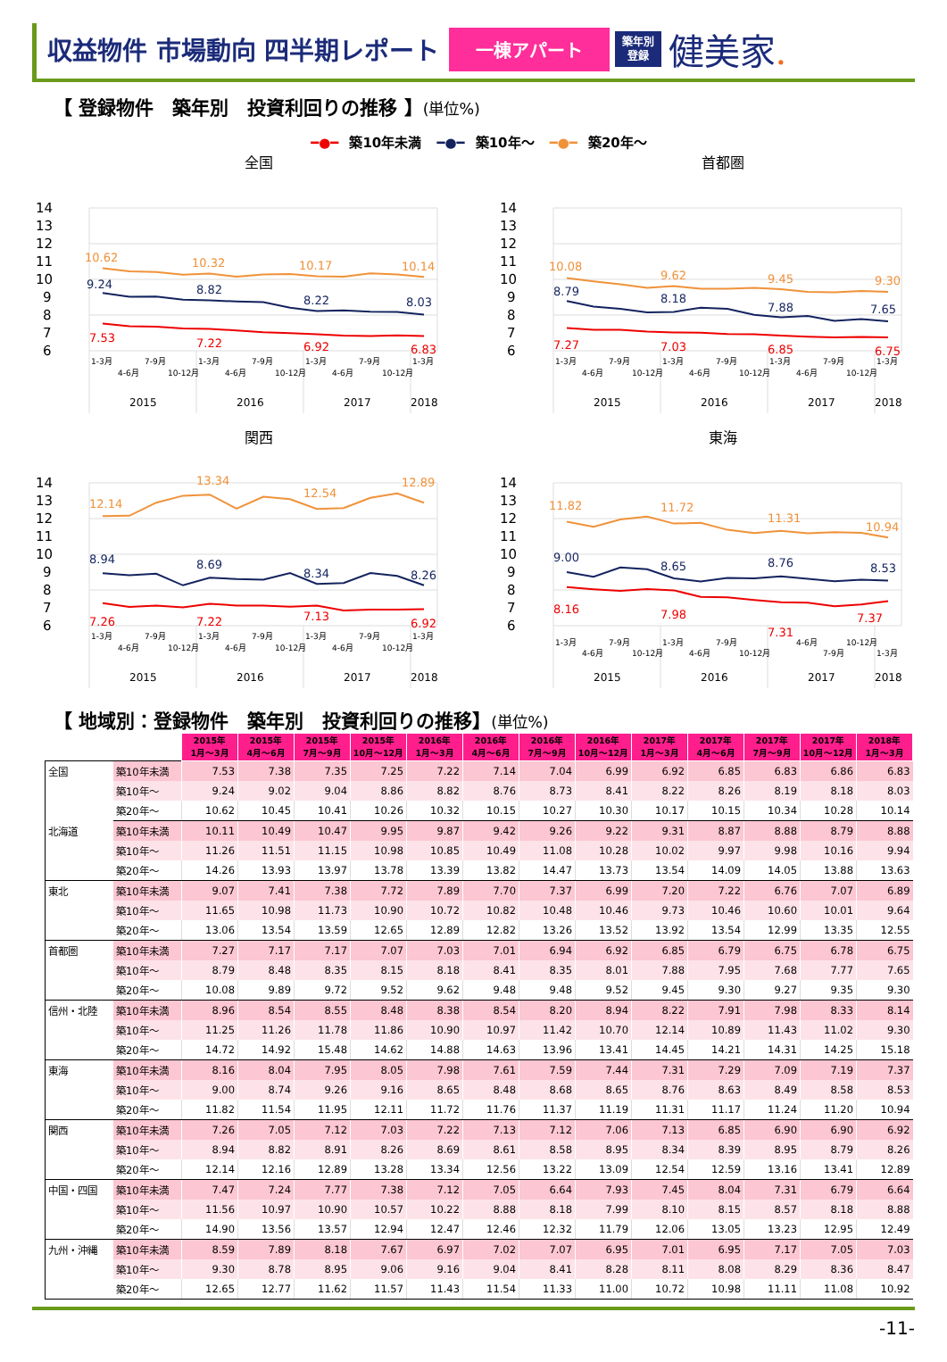収益物件 市場動向 四半期レポート
一棟アパート
築年別
登録
健美家.
【 登録物件　築年別　投資利回りの推移 】(単位%)
━●━ 築10年未満 ━●━ 築10年～ ━●━ 築20年～
全国
14
13
12
11
10
9
8
7
6
10.62
10.32
10.17
10.14
9.24
8.82
8.22
8.03
7.53
7.22
6.92
6.83
1-3月
4-6月
7-9月
10-12月
1-3月
4-6月
7-9月
10-12月
1-3月
4-6月
7-9月
10-12月
1-3月
2015
2016
2017
2018
首都圏
14
13
12
11
10
9
8
7
6
10.08
9.62
9.45
9.30
8.79
8.18
7.88
7.65
7.27
7.03
6.85
6.75
1-3月
4-6月
7-9月
10-12月
1-3月
4-6月
7-9月
10-12月
1-3月
4-6月
7-9月
10-12月
1-3月
2015
2016
2017
2018
関西
14
13
12
11
10
9
8
7
6
12.14
13.34
12.54
12.89
8.94
8.69
8.34
8.26
7.26
7.22
7.13
6.92
1-3月
4-6月
7-9月
10-12月
1-3月
4-6月
7-9月
10-12月
1-3月
4-6月
7-9月
10-12月
1-3月
2015
2016
2017
2018
東海
14
13
12
11
10
9
8
7
6
11.82
11.72
11.31
10.94
9.00
8.65
8.76
8.53
8.16
7.98
7.31
7.37
1-3月
4-6月
7-9月
10-12月
1-3月
4-6月
7-9月
10-12月
4-6月
7-9月
10-12月
1-3月
2015
2016
2017
2018
【 地域別：登録物件　築年別　投資利回りの推移】(単位%)
| | | 2015年 1月～3月 | 2015年 4月～6月 | 2015年 7月～9月 | 2015年 10月～12月 | 2016年 1月～3月 | 2016年 4月～6月 | 2016年 7月～9月 | 2016年 10月～12月 | 2017年 1月～3月 | 2017年 4月～6月 | 2017年 7月～9月 | 2017年 10月～12月 | 2018年 1月～3月 |
| 全国 | 築10年未満 | 7.53 | 7.38 | 7.35 | 7.25 | 7.22 | 7.14 | 7.04 | 6.99 | 6.92 | 6.85 | 6.83 | 6.86 | 6.83 |
| | 築10年～ | 9.24 | 9.02 | 9.04 | 8.86 | 8.82 | 8.76 | 8.73 | 8.41 | 8.22 | 8.26 | 8.19 | 8.18 | 8.03 |
| | 築20年～ | 10.62 | 10.45 | 10.41 | 10.26 | 10.32 | 10.15 | 10.27 | 10.30 | 10.17 | 10.15 | 10.34 | 10.28 | 10.14 |
| 北海道 | 築10年未満 | 10.11 | 10.49 | 10.47 | 9.95 | 9.87 | 9.42 | 9.26 | 9.22 | 9.31 | 8.87 | 8.88 | 8.79 | 8.88 |
| | 築10年～ | 11.26 | 11.51 | 11.15 | 10.98 | 10.85 | 10.49 | 11.08 | 10.28 | 10.02 | 9.97 | 9.98 | 10.16 | 9.94 |
| | 築20年～ | 14.26 | 13.93 | 13.97 | 13.78 | 13.39 | 13.82 | 14.47 | 13.73 | 13.54 | 14.09 | 14.05 | 13.88 | 13.63 |
| 東北 | 築10年未満 | 9.07 | 7.41 | 7.38 | 7.72 | 7.89 | 7.70 | 7.37 | 6.99 | 7.20 | 7.22 | 6.76 | 7.07 | 6.89 |
| | 築10年～ | 11.65 | 10.98 | 11.73 | 10.90 | 10.72 | 10.82 | 10.48 | 10.46 | 9.73 | 10.46 | 10.60 | 10.01 | 9.64 |
| | 築20年～ | 13.06 | 13.54 | 13.59 | 12.65 | 12.89 | 12.82 | 13.26 | 13.52 | 13.92 | 13.54 | 12.99 | 13.35 | 12.55 |
| 首都圏 | 築10年未満 | 7.27 | 7.17 | 7.17 | 7.07 | 7.03 | 7.01 | 6.94 | 6.92 | 6.85 | 6.79 | 6.75 | 6.78 | 6.75 |
| | 築10年～ | 8.79 | 8.48 | 8.35 | 8.15 | 8.18 | 8.41 | 8.35 | 8.01 | 7.88 | 7.95 | 7.68 | 7.77 | 7.65 |
| | 築20年～ | 10.08 | 9.89 | 9.72 | 9.52 | 9.62 | 9.48 | 9.48 | 9.52 | 9.45 | 9.30 | 9.27 | 9.35 | 9.30 |
| 信州・北陸 | 築10年未満 | 8.96 | 8.54 | 8.55 | 8.48 | 8.38 | 8.54 | 8.20 | 8.94 | 8.22 | 7.91 | 7.98 | 8.33 | 8.14 |
| | 築10年～ | 11.25 | 11.26 | 11.78 | 11.86 | 10.90 | 10.97 | 11.42 | 10.70 | 12.14 | 10.89 | 11.43 | 11.02 | 9.30 |
| | 築20年～ | 14.72 | 14.92 | 15.48 | 14.62 | 14.88 | 14.63 | 13.96 | 13.41 | 14.45 | 14.21 | 14.31 | 14.25 | 15.18 |
| 東海 | 築10年未満 | 8.16 | 8.04 | 7.95 | 8.05 | 7.98 | 7.61 | 7.59 | 7.44 | 7.31 | 7.29 | 7.09 | 7.19 | 7.37 |
| | 築10年～ | 9.00 | 8.74 | 9.26 | 9.16 | 8.65 | 8.48 | 8.68 | 8.65 | 8.76 | 8.63 | 8.49 | 8.58 | 8.53 |
| | 築20年～ | 11.82 | 11.54 | 11.95 | 12.11 | 11.72 | 11.76 | 11.37 | 11.19 | 11.31 | 11.17 | 11.24 | 11.20 | 10.94 |
| 関西 | 築10年未満 | 7.26 | 7.05 | 7.12 | 7.03 | 7.22 | 7.13 | 7.12 | 7.06 | 7.13 | 6.85 | 6.90 | 6.90 | 6.92 |
| | 築10年～ | 8.94 | 8.82 | 8.91 | 8.26 | 8.69 | 8.61 | 8.58 | 8.95 | 8.34 | 8.39 | 8.95 | 8.79 | 8.26 |
| | 築20年～ | 12.14 | 12.16 | 12.89 | 13.28 | 13.34 | 12.56 | 13.22 | 13.09 | 12.54 | 12.59 | 13.16 | 13.41 | 12.89 |
| 中国・四国 | 築10年未満 | 7.47 | 7.24 | 7.77 | 7.38 | 7.12 | 7.05 | 6.64 | 7.93 | 7.45 | 8.04 | 7.31 | 6.79 | 6.64 |
| | 築10年～ | 11.56 | 10.97 | 10.90 | 10.57 | 10.22 | 8.88 | 8.18 | 7.99 | 8.10 | 8.15 | 8.57 | 8.18 | 8.88 |
| | 築20年～ | 14.90 | 13.56 | 13.57 | 12.94 | 12.47 | 12.46 | 12.32 | 11.79 | 12.06 | 13.05 | 13.23 | 12.95 | 12.49 |
| 九州・沖縄 | 築10年未満 | 8.59 | 7.89 | 8.18 | 7.67 | 6.97 | 7.02 | 7.07 | 6.95 | 7.01 | 6.95 | 7.17 | 7.05 | 7.03 |
| | 築10年～ | 9.30 | 8.78 | 8.95 | 9.06 | 9.16 | 9.04 | 8.41 | 8.28 | 8.11 | 8.08 | 8.29 | 8.36 | 8.47 |
| | 築20年～ | 12.65 | 12.77 | 11.62 | 11.57 | 11.43 | 11.54 | 11.33 | 11.00 | 10.72 | 10.98 | 11.11 | 11.08 | 10.92 |
-11-